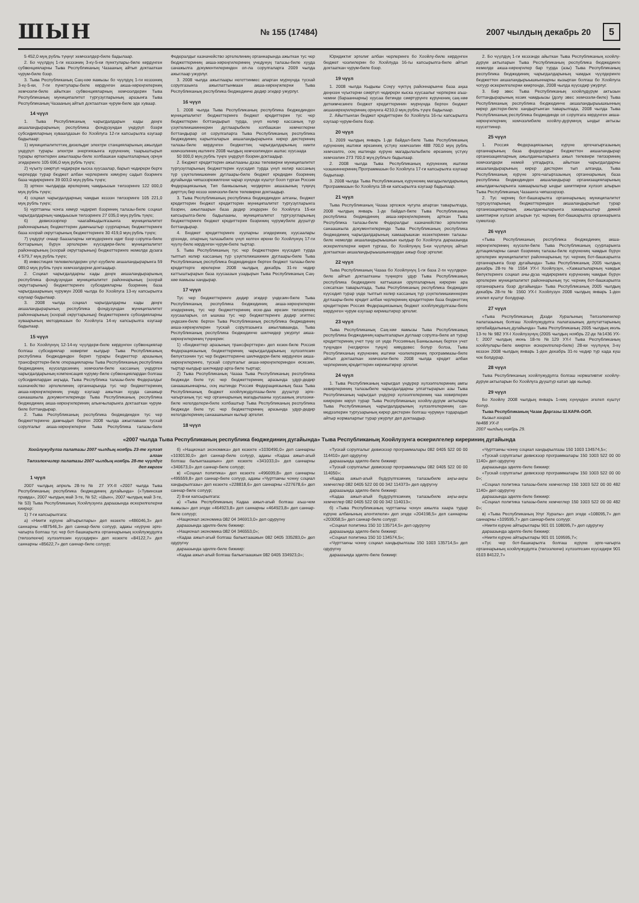ШЫН № 155 (17484) 2007 чылдың декабрь 20 5
5 452,0 муң рубль түңнүг хемчээлдер-биле бадылаар.
2. Бо чүүлдүң 1-ги кезээниң 3-кү-5-ки пунктулары-биле көрдүнген субвенцияларны Тыва Республиканың Чазааның айтып доктааткан чурум-биле бээр.
3. Тыва Республиканың Саң-хөө яамызы бо чүүлдүң 1-ги кезээниң 3-кү-5-ки, 7-ги пункт­улары-биле көрдүнген акша-хөреңгилерниң хемчээли-биле айыткан субвенцияларның хемчээлдерин Тыва Республиканың муниципалитет тургузугларының аразынга Тыва Республиканың Чазааның айтып доктааткан чурум-биле эде хуваар.
14 чүүл
1. Тыва Республиканың чарыгдалдарын кады деңге акшаландырарының республика фондузундан үндүрүп бээри субсидияларның хуваалдазын бо Хоойлуга 12-ги капсырылга езугаар бадылаар:
1) муниципалитеттиң дизельдиг электри станцияларының ажылдап үндүрүп турары электри энергиязынга күрүнениң таарыштырып турары өртектерин ажыглаары-биле холбашкан карылгаларның орнун эгидеринге 105 696,0 муң рубль түңге;
2) чүъкту сөөртүп чедирери кыска хуусаалар, барып чедирери берге черлерде турар бюджет албан черлеринге хөмүрнү садып бээринге база чедиреринге 39 003,0 муң рубль түңге;
3) эрткен чылдарда өрелерниң чамдыызын төлээринге 122 000,0 муң рубль түңге;
4) социал чарыгдалдарның чамдык кезээн төлээринге 105 221,0 муң рубль түңге;
5) чурттакчы чонга хөмүр чедирип бээриниң талазы-биле социал чарыгдалдарның чамдыызын төлээринге 27 035,0 муң рубль түңге;
6) девискээрлер чаагайжыдылгазынга муниципалитет районнарының бюджеттерин дамчыштыр суурларның бюджеттеринге база хоорай округтарының бюджеттеринге 30 419,0 муң рубль түңге;
7) үндүрүг онаар баазаларны хөгжүдеринге идиг бээр сорулга-биле боттарының бүрүн эргелерин күүседири-биле муниципалитет районнарының (хоорай округтарының) бюджеттеринге немелде дузага 4 579,7 муң рубль түңге;
8) инвестиция төлевилелдерин үлүг-хуубиле акшаландырарынга 59 089,0 муң рубль түңге хемчээлдерни доктаадыр.
2. Социал чарыгдалдарны кады деңге акшаландырарының республика фондузундан муниципалитет районнарының (хоорай округтарының) бюджеттеринге субсидияларны бээриниң база чарыгдааарының чурумун 2008 чылда бо Хоойлуга 13-кү капсырылга езугаар бадылаар.
3. 2008 чылда социал чарыгдалдарны кады деңге акшаландырарының республика фондузундан муниципалитет районнарының (хоорай округтарының) бюджеттеринге субсидияларны хуваарының методиказын бо Хоойлуга 14-кү капсырылга езугаар бадылаар.
15 чүүл
1. Бо Хоойлунуң 12-14-кү чүүлдери-биле көрдүнген субвенциялар болгаш субсидиялар хевирлиг кылдыр Тыва Республиканың республика бюджединден берип турары бюджеттер аразының трансферттери-биле операцияларны Тыва Республиканың республика бюджединиң күүселдезиниң хемчээли-биле кассаның үндүрген чарыгдалдарының компенсация чуруму-биле субвенциялардан болгаш субсидиялардан аңгыда, Тыва Республика талазы-биле Федералдыг казначейство эргелелиниң органнарында тус чер бюджеттериниң акша-хөреңгилериниң учеду езугаар ажыткан хууда санажыр санаашкыла документилеринде Тыва Республиканың республика бюджединиң акша-хөреңгилериниң алыкчыларынга доктааткан чурум-биле боттандырар.
2. Тыва Республиканың республика бюджединден тус чер бюджеттеринче дамчыдып берген 2008 чылда ажыглаваан тускай сорулгалыг акша-хөреңгилерни Тыва Республика талазы-биле Федералдыг казначейство эргелелиниң органнарында ажыткан тус чер бюджеттериниң акша-хөреңгилериниң учедунуң талазы-биле хууда санажылга документилеринден ол-ла сорулгаларга 2009 чылда ажыглаар ужурлуг.
3. 2008 чылда ажыглаары негеттинмес апарган мурнунда тускай сорулгазынга ажыглаттынмаан акша-хөреңгилерни Тыва Республиканың республика бюджединче дедир эгидер ужурлуг.
16 чүүл
1. 2008 чылда Тыва Республиканың республика бюджединден муниципалитет бюджеттеринге бюджет кредиттерин тус чер бюджеттерин боттандырып турда, үнүп келир кассаның түр үзүктелиишкиннерин дуглаарыбиле холбашкан хемчеглерни боттандырар ол сорулгаларга Тыва Республиканың республика бюджединиң карылгаларын акшаландырарынга кирер дөстериниң талазы-биле көрдүнген бюджеттиң чарыгдалдарының ниити хемчээлиниң иштинге 2008 чылдың хемчээлинден ашпас хуусаада
50 000,0 муң рубль түңге үндүрүп бээрин доктаадыр.
2. Бюджет кредиттерин ажыглааны дээш төлевирни муниципалитет тургузугларының бюджеттерин күүседип турда үнүп келир кассаның түр үзүктелиишкинин дуглаары-биле бюджет кредидин бээриниң дугайында чөпшээрежилгени чарар хүнүнде күштүг бооп турган Россия Федерациязының Төп банкызының чегдирген акшазының түңнүң дөрттүң бир кезээ хемчээли-биле төлевирни доктаадыр.
3. Тыва Республиканың республика бюджединден алганы, бюджет кредиттерин бюджет кредиттерин муниципалитет тургузугларынга бээрин, ажыглаарын база дедир эгидерин бо Хоойлуга 15-ки капсырылга-биле бадылааны, муниципалитет тургузугларының бюджеттеринге бюджет кредиттерин бээриниң чурумубиле дүүштүр боттандырар.
4. Бюджет кредиттеринге хууларны эгидериниң хуусаалары үрээнде, оларның талазыбиле үнүп келген өрени бо Хоойлунуң 17-ги чүүлү-биле көрдүнген чурум-биле тыртар.
5. Тыва Республиканың тус чер бюджеттерин күүседип турда тыптып келир кассаның түр үзүктелиишкинин дуглаары-биле Тыва Республиканың республика бюджединден берген бюджет талазы-биле кредиттерге өрелерни 2008 чылдың декабрь 31-ге чедир каттыштырарын база хуусаазын узадырын Тыва Республиканың Саң-хөө яамызы хандырар.
17 чүүл
Тус чер бюджеттеринге дедир эгидер үндезин-биле Тыва Республиканың республика бюджединиң акша-хөреңгилерин эгидериниң, тус чер бюджеттериниң өске-даа өрезин төлээриниң хуусааларын, ол ышкаш тус чер бюджеттеринге дедир эгитпес үндезин-биле берген Тыва Республиканың республика бюджединиң акша-хөреңгилерин тускай сорулгазынга ажыглаваанда, Тыва Республиканың республика бюджединче шилчидер ужурлуг акша-хөреңгилериниң түңнерин:
1) «Бюджеттер аразының трансферттери» деп кезек-биле Россия Федерациязының бюджеттериниң чарыгдалдарының хүлээлгезин бөлүктээнин тус чер бюджеттеринче шилчидери-биле көрдүнген акша-хөреңгилеринге, тускай сорулгалыг акша-хөреңгилеринден өскезин, тыртар кылдыр шилчидер арга-биле тыртар;
2) Тыва Республиканың Чазаа Тыва Республиканың республика бюджеди биле тус чер бюджеттериниң аразында үдур-дедир санаашкыннарны, ооң иштинде Россия Федерациязының база Тыва Республиканың бюджет хоойлужудулгазы-биле дүүштүр эрге-чагырганың тус чер органнарының магадылааны хуусааның эгелээни-биле негелделери-биле холбаштыр Тыва Республиканың республика бюджеди биле тус чер бюджеттериниң аразында удур-дедир негелделериниң санаашкынын кылыр эргелиг.
18 чүүл
Юридиктиг эргелиг албан черлеринге бо Хоойлу-биле көрдүнген бюджет чээлилерин бо Хоойлуда 16-гы капсырылга-биле айтып доктааткан чурум-биле бээр.
19 чүүл
1. 2008 чылда Кыдыкы Соңгу чүктүң районнарынче база аңаа деңнээн чүъктерни сөөртүп чедирери кыска хуусаалыг черлерже аъш-чемни (барааннарны) хуусаа бетинде сөөртүрүнге күрүнениң саң-хөө деткимчезинге бюджет кредиттеринин мурнунда берген бюджет акшахөреңгилериниң орнунга 4210,0 муң рубль түңге бадылаар.
2. Айыттынган бюджет кредиттерин бо Хоойлуга 16-гы капсырылга езугаар чурум-биле бээр.
20 чүүл
1. 2009 чылдың январь 1-де байдал-биле Тыва Республиканың күрүнениң иштики өрезиниң үстүкү хемчээлин 488 700,0 муң рубль хемчээлге, ооң иштинде күрүне магадылалыбиле өрезиниң үстүкү хемчээлин 273 700,0 муң рубльге бадылаар.
2. 2008 чылда Тыва Республиканың күрүнениң иштики чээшкиннериниң Программазын бо Хоойлуга 17-ги капсырылга езугаар бадылаар.
3. 2008 чылда Тыва Республиканың күрүнениң магадылалдарының Программазын бо Хоойлуга 18-ки капсырылга езугаар бадылаар.
21 чүүл
Тыва Республиканың Чазаа эргежок чугула апарган таварылгада, 2008 чылдың январь 1-де байдал-биле Тыва Республиканың республика бюджединиң акша-хөреңгилериниң арткан Тыва Республика талазы-биле Федералдыг казначейство эргелелин санаашкыла документилеринде Тыва Республиканың республика бюджединиң чарыгдалдарының хамаарышкан кезектеринин талазы-биле немелде акшаландырыышкын кылдыр бо Хоойлуга дараазында өскерилгелерни кирип тургаш, бо Хоойлунуң 5-ки чүүлүнүң айтып доктааткан акшаландырыышкыннардан ажыр бээр эргелиг.
22 чүүл
Тыва Республиканың Чазаа бо Хоойлунуң 1-ги база 2-ги чүүлдери-биле айтып доктаатканы түңнерге удур Тыва Республиканың республика бюджединге каттышкан орулгаларның кирерин ара соксаткан таварылгада, Тыва Республиканың республика бюджедин күүседип турар үеде тыптып келир кассаның түр үзүктелиишкиннерин дуглаары-биле кредит албан черлериниң кредиттерин база бюджеттиң кредиттерин Россия Федерациязының бюджет хоойлужудулгазы-биле көрдүнген чурум езугаар кирииштирер эргелиг.
23 чүүл
Тыва Республиканың Саң-хөө яамызы Тыва Республиканың республика бюджединиң карылгаларын дуглаар сорулга-биле ап турар кредиттериниң учет түңү ол үеде Россияның Банкызының берген учет түңүнден (чегдирген түңүн) көвүдевес болур болза, Тыва Республиканың күрүнениң иштики чээлилериниң программазы-биле айтып доктааткан хемчээли-биле 2008 чылда кредит албан черлериниң кредиттерин кирииштирер эргелиг.
24 чүүл
1. Тыва Республиканың чарыгдал үндүрер хүлээлгелериниң амгы хевирлериниң талазыбиле чарыгдалдарны улгаттырарын азы Тыва Республиканың чарыгдал үндүрер хүлээлгелериниң чаа хевирлерин киирерин көрүп турар Тыва Республиканың хоойлу-дүрүм актылары Тыва Республиканың чарыгдалдарының хүлээлгелериниң сан-медээлерин тургузарының кирер дөстерин болгаш чурумун тодарадып айтыр нормаларлыг турар ужурлуг деп доктаадыр.
2. Бо чүүлдүң 1-ги кезээнде айыткан Тыва Республиканың хоойлу-дүрүм актыларын Тыва Республиканың республика бюджединге немелде акша-хөреңгилер бар турда (азы) Тыва Республиканың республика бюджединиң чарыгдалдарының чамдык чүүлдеринге бюджеттен акшаландырыышкыннарны кызырган болгаш бо Хоойлуга чогуур өскерилгелерни кииргенде, 2008 чылда күүседир ужурлуг.
3. Бир эвес Тыва Республиканың хоойлудүрүм актызын боттандырарының кезик чамдыызы (долу эвес хемчээли-биле) Тыва Республиканың республика бюджединче акшаландырыышкынның кирер дөстери-биле хандыртынган таварылгада, 2008 чылда Тыва Республиканың республика бюджединде ол сорулгага көрдүнген акша-хөреңгилерниң хемчээлибиле хоойлу-дүрүмнүң ындыг актызы күүсеттинер.
25 чүүл
1. Россия Федерациязының күрүне эргечагыргазының органнарының база федералдыг бюджеттен акшаландырар организацияларның ажылдакчыларынга ажыл төлевири төлээриниң хемчээлдери немей улгадырга, айыткан чарыгдалдарны акшаландырарының кирер дөстерин тып алганда, Тыва Республиканың күрүне эрге-чагыргазының органнарының база республика бюджединден акшаландырар организацияларының ажылдакчыларынга хамаарыштыр ындыг шиитпирни хүлээп алырын Тыва Республиканың Чазаанга чөпшээрээр.
2. Тус черниң бот-башкарылга органнарының муниципалитет тургузугларының бюджеттеринден акшаландырылып турар организациялар­ның ажылдакчыларынга хамаарыштыр дөмей шиитпирни хүлээп алырын тус черниң бот-башкарылга органнарынга сүмелээр.
26 чүүл
«Тыва Республиканың республика бюджединиң акша-хөреңгилериниң күүсели-биле Тыва Республиканың суурларынга дотацияларны санап бээриниң талазы-биле күрүнениң чамдык бүрүн эргелерин муниципалитет районнарының тус черниң бот-башкарылга органнарынга бээр дугайында» Тыва Республиканың 2005 чылдың декабрь 28-те № 1554 УХ-I Хоойлузун, «Хамаатыларның чамдык бөлүктеринге социал ачы-дуза чедирерииге күрүнениң чамдык бүрүн эргелерин муниципалитет районнарының тус черниң бот-башкарылга органнарынга бээр дугайында» Тыва Республиканың 2005 чылдың декабрь 28-те № 1560 УХ-I Хоойлузун 2008 чылдың январь 1-ден эгелеп күштүг болдурар.
27 чүүл
«Тыва Республиканың Дээди Хуралының Төлээлекчилер палатазының болгаш Хоойлужудулга палатазының депутаттарының эргебайдалының дугайында» Тыва Республиканың 2005 чылдың июль 13-те № 982 УХ-I Хоойлузунуң (2005 чылдың ноябрь 22-де №1436 УХ-I; 2007 чылдың июнь 18-те №129 УХ-I Тыва Республиканың хоойлулары-биле киирген өскерилгелер-биле) 28-ки чүүлүнүң 3-кү кезээн 2008 чылдың январь 1-ден декабрь 31-ге чедир түр када күш чок болдурар.
28 чүүл
Тыва Республиканың хоойлужудулга болгаш нормативтиг хоойлу-дүрүм актыларын бо Хоойлуга дүүштүр катап эде кылыр.
29 чүүл
Бо Хоойлу 2008 чылдың январь 1-ниң хүнүнден эгелеп күштүг болур.
Тыва Республиканың Чазак Даргазы Ш.КАРА-ООЛ.
Кызыл хоорай
№488 УХ-II
2007 чылдың ноябрь 29.
«2007 чылда Тыва Республиканың республика бюджединиң дугайында» Тыва Республиканың Хоойлузунга өскерилгелер кирериниң дугайында
Хоойлужудулга палатазы 2007 чылдың ноябрь 23-те хүлээп алган
Төлээлекчилер палатазы 2007 чылдың ноябрь 28-те чүүлдүг деп көрген
1 чүүл
2007 чылдың апрель 28-те № 27 УХ-II «2007 чылда Тыва Республиканың республика бюджединиң дугайында» («Тувинская правда», 2007 чылдың май 3-те, № 52; «Шын», 2007 чылдың май 3-те, № 53) Тыва Республиканың Хоойлузунга дараазында өскерилгелерни киирер:
1) 7-ги капсырылгага:
а) «Ниити күрүне айтырыглары» деп кезекте «486046,3» деп саннарны «487546,3» деп саннар-биле солуур, адакы «күрүне эрге-чагырга болгаш тус чер бот-башкарылга органнарының хоойлужудулга (төлээлекчи) хүлээлгезин күүседири» деп кезекте «84122,7» деп саннарны «85622,7» деп саннар-биле солуур;
б) «Национал экономика» деп кезекте «1030490,0» деп саннарны «1030130,0» деп саннар-биле солуур, адакы «Кадаа ажыл-агый болгаш балыктаашкын» деп кезекте «341033,0» деп саннарны «340673,0» деп саннар-биле солуур;
в) «Социал политика» деп кезекте «496699,8» деп саннарны «495559,8» деп саннар-биле солуур, адакы «Чурттакчы чонну социал хандырылгазы» деп кезекте «228818,6» деп саннарны «227678,6» деп саннар-биле солуур;
2) 8-ки капсырылгага:
а) «Тыва Республиканың Кадаа ажыл-агый болгаш аъш-чем яамызы» деп эгеде «464923,8» деп саннарны «464923,8» деп саннар-биле солуур;
«Национал экономика 082 04 346913,0» деп одуругну
дараазында эдилге-биле бижиир:
«Национал экономика 082 04 346553,0»;
«Кадаа ажыл-агый болгаш балыктаашкын 082 0405 335283,0» деп одуругну
дараазында эдилге-биле бижиир:
«Кадаа ажыл-агый болгаш балыктаашкын 082 0405 334923,0»;
«Тускай сорулгалыг девискээр программалары 082 0405 522 00 00 114410» деп одуругну
дараазында эдилге-биле бижиир:
«Тускай сорулгалыг девискээр программалары 082 0405 522 00 00 114050»;
«Кадаа ажыл-агый бүдүрүлгезиниң талазыбиле аңгы-аңгы хемчеглер 082 0405 522 00 00 342 114373» деп одуругну
дараазында эдилге-биле бижиир:
«Кадаа ажыл-агый бүдүрүлгезиниң талазыбиле аңгы-аңгы хемчеглер 082 0405 522 00 00 342 114013»;
б) «Тыва Республиканың чурттакчы чонун ажылга хаара тудар күрүне албанының агентилели» деп эгеде «204198,5» деп саннарны «203058,5» деп саннар-биле солуур:
«Социал политика 150 10 135714,5» деп одуругну
дараазында эдилге-биле бижиир:
«Социал политика 150 10 134574,5»;
«Чурттакчы чонну социал хандырылгазы 150 1003 135714,5» деп одуругну
дараазында эдилге-биле бижиир:
«Чурттакчы чонну социал хандырылгазы 150 1003 134574,5»;
«Тускай сорулгалыг девискээр программалары 150 1003 522 00 00 1140» деп одуругну
дараазында эдилге-биле бижиир:
«Тускай сорулгалыг девискээр программалары 150 1003 522 00 00 0»;
«Социал политика талазы-биле хемчеглер 150 1003 522 00 00 482 1140» деп одуругну
дараазында эдилге-биле бижиир:
«Социал политика талазы-биле хемчеглер 150 1003 522 00 00 482 0»;
в) «Тыва Республиканың Улуг Хуралы» деп эгеде «108095,7» деп саннарны «109595,7» деп саннар-биле солуур:
«Ниити күрүне айтырыглары 901 01 108095,7» деп одуругну
дараазында эдилге-биле бижиир:
«Ниити күрүне айтырыглары 901 01 109595,7»;
«Тус чер бот-башкарылга болгаш күрүне эрге-чагырга органнарының хоойлужудулга (төлээлекчи) хүлээлгезин күүседири 901 0103 84122,7»